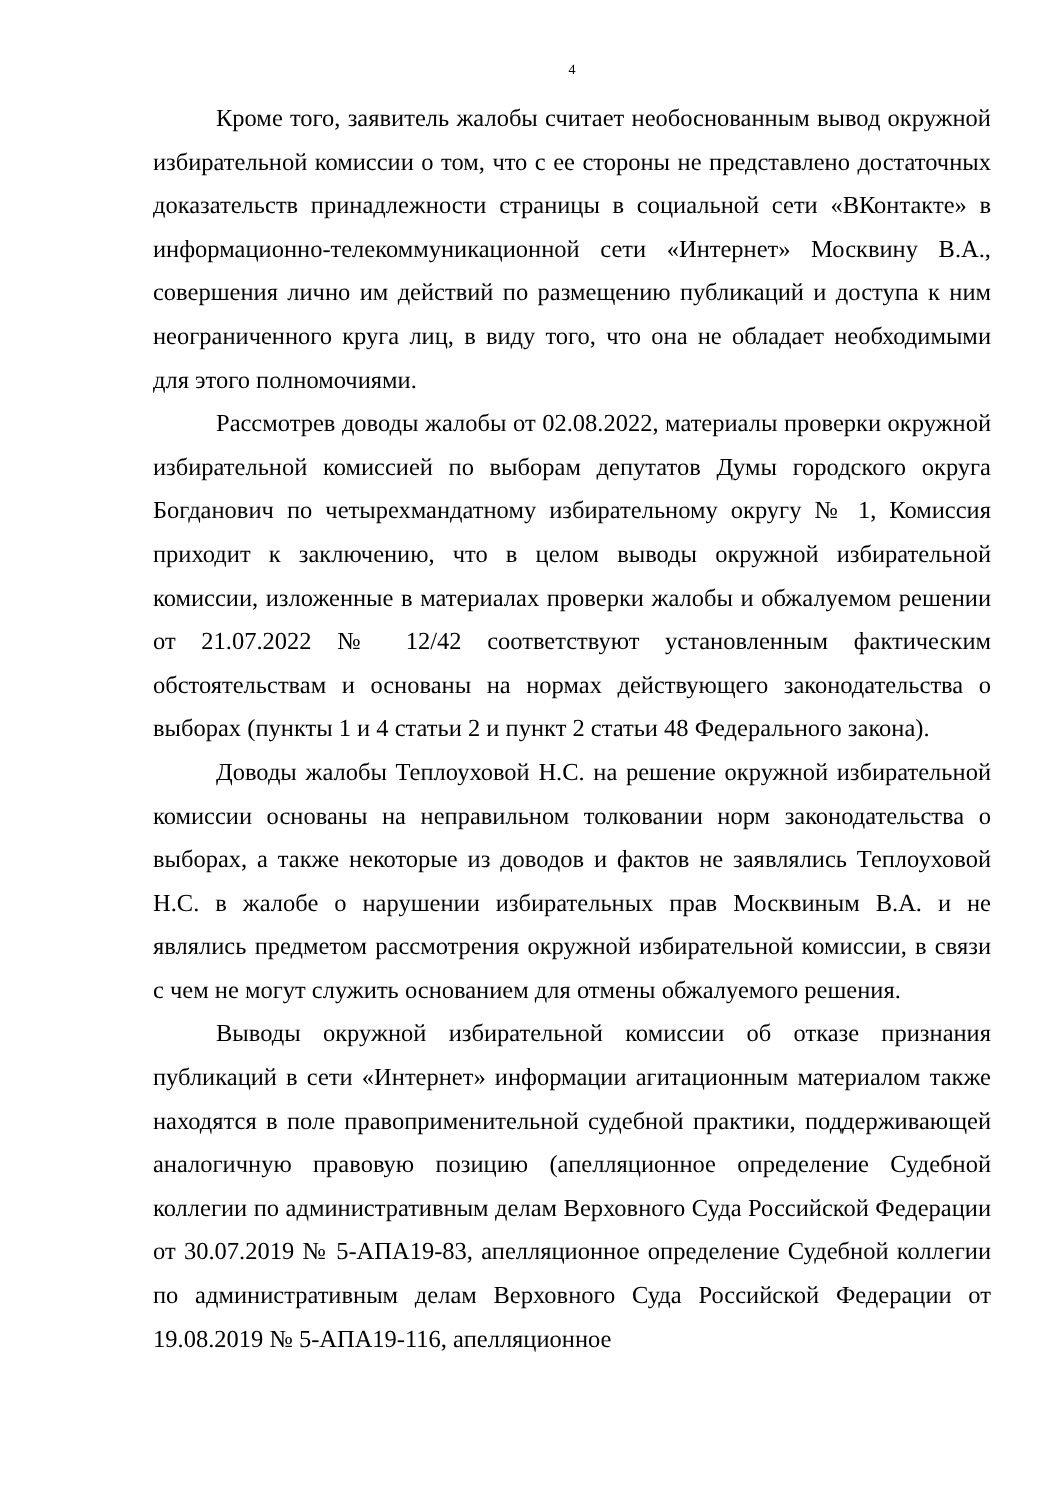4
Кроме того, заявитель жалобы считает необоснованным вывод окружной избирательной комиссии о том, что с ее стороны не представлено достаточных доказательств принадлежности страницы в социальной сети «ВКонтакте» в информационно-телекоммуникационной сети «Интернет» Москвину В.А., совершения лично им действий по размещению публикаций и доступа к ним неограниченного круга лиц, в виду того, что она не обладает необходимыми для этого полномочиями.
Рассмотрев доводы жалобы от 02.08.2022, материалы проверки окружной избирательной комиссией по выборам депутатов Думы городского округа Богданович по четырехмандатному избирательному округу № 1, Комиссия приходит к заключению, что в целом выводы окружной избирательной комиссии, изложенные в материалах проверки жалобы и обжалуемом решении от 21.07.2022 № 12/42 соответствуют установленным фактическим обстоятельствам и основаны на нормах действующего законодательства о выборах (пункты 1 и 4 статьи 2 и пункт 2 статьи 48 Федерального закона).
Доводы жалобы Теплоуховой Н.С. на решение окружной избирательной комиссии основаны на неправильном толковании норм законодательства о выборах, а также некоторые из доводов и фактов не заявлялись Теплоуховой Н.С. в жалобе о нарушении избирательных прав Москвиным В.А. и не являлись предметом рассмотрения окружной избирательной комиссии, в связи с чем не могут служить основанием для отмены обжалуемого решения.
Выводы окружной избирательной комиссии об отказе признания публикаций в сети «Интернет» информации агитационным материалом также находятся в поле правоприменительной судебной практики, поддерживающей аналогичную правовую позицию (апелляционное определение Судебной коллегии по административным делам Верховного Суда Российской Федерации от 30.07.2019 № 5-АПА19-83, апелляционное определение Судебной коллегии по административным делам Верховного Суда Российской Федерации от 19.08.2019 № 5-АПА19-116, апелляционное